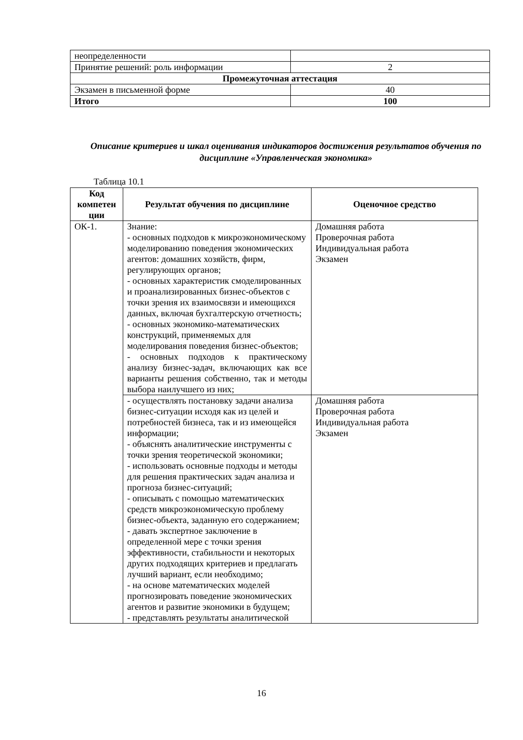| неопределенности | |
| Принятие решений: роль информации | 2 |
| Промежуточная аттестация | |
| Экзамен в письменной форме | 40 |
| Итого | 100 |
Описание критериев и шкал оценивания индикаторов достижения результатов обучения по дисциплине «Управленческая экономика»
Таблица 10.1
| Код компетен ции | Результат обучения по дисциплине | Оценочное средство |
| --- | --- | --- |
| ОК-1. | Знание: - основных подходов к микроэкономическому моделированию поведения экономических агентов: домашних хозяйств, фирм, регулирующих органов; - основных характеристик смоделированных и проанализированных бизнес-объектов с точки зрения их взаимосвязи и имеющихся данных, включая бухгалтерскую отчетность; - основных экономико-математических конструкций, применяемых для моделирования поведения бизнес-объектов; - основных подходов к практическому анализу бизнес-задач, включающих как все варианты решения собственно, так и методы выбора наилучшего из них; | Домашняя работа Проверочная работа Индивидуальная работа Экзамен |
| | - осуществлять постановку задачи анализа бизнес-ситуации исходя как из целей и потребностей бизнеса, так и из имеющейся информации; - объяснять аналитические инструменты с точки зрения теоретической экономики; - использовать основные подходы и методы для решения практических задач анализа и прогноза бизнес-ситуаций; - описывать с помощью математических средств микроэкономическую проблему бизнес-объекта, заданную его содержанием; - давать экспертное заключение в определенной мере с точки зрения эффективности, стабильности и некоторых других подходящих критериев и предлагать лучший вариант, если необходимо; - на основе математических моделей прогнозировать поведение экономических агентов и развитие экономики в будущем; - представлять результаты аналитической | Домашняя работа Проверочная работа Индивидуальная работа Экзамен |
16